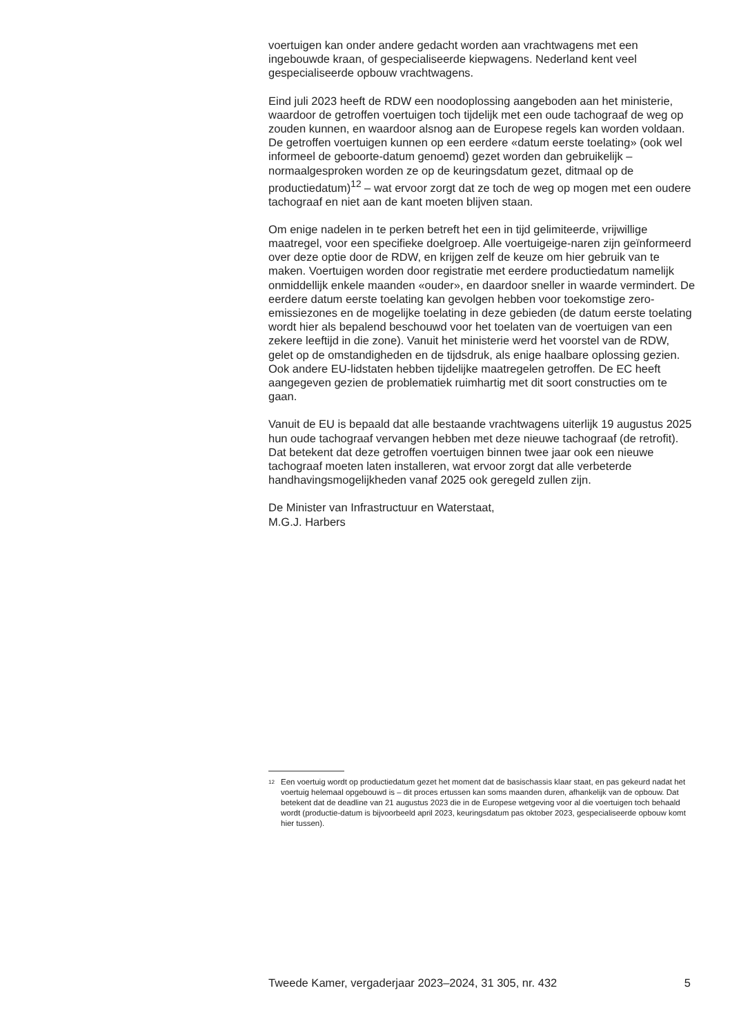voertuigen kan onder andere gedacht worden aan vrachtwagens met een ingebouwde kraan, of gespecialiseerde kiepwagens. Nederland kent veel gespecialiseerde opbouw vrachtwagens.
Eind juli 2023 heeft de RDW een noodoplossing aangeboden aan het ministerie, waardoor de getroffen voertuigen toch tijdelijk met een oude tachograaf de weg op zouden kunnen, en waardoor alsnog aan de Europese regels kan worden voldaan. De getroffen voertuigen kunnen op een eerdere «datum eerste toelating» (ook wel informeel de geboorte-datum genoemd) gezet worden dan gebruikelijk – normaalgesproken worden ze op de keuringsdatum gezet, ditmaal op de productiedatum)<sup>12</sup> – wat ervoor zorgt dat ze toch de weg op mogen met een oudere tachograaf en niet aan de kant moeten blijven staan.
Om enige nadelen in te perken betreft het een in tijd gelimiteerde, vrijwillige maatregel, voor een specifieke doelgroep. Alle voertuigeige-naren zijn geïnformeerd over deze optie door de RDW, en krijgen zelf de keuze om hier gebruik van te maken. Voertuigen worden door registratie met eerdere productiedatum namelijk onmiddellijk enkele maanden «ouder», en daardoor sneller in waarde vermindert. De eerdere datum eerste toelating kan gevolgen hebben voor toekomstige zero-emissiezones en de mogelijke toelating in deze gebieden (de datum eerste toelating wordt hier als bepalend beschouwd voor het toelaten van de voertuigen van een zekere leeftijd in die zone). Vanuit het ministerie werd het voorstel van de RDW, gelet op de omstandigheden en de tijdsdruk, als enige haalbare oplossing gezien. Ook andere EU-lidstaten hebben tijdelijke maatregelen getroffen. De EC heeft aangegeven gezien de problematiek ruimhartig met dit soort constructies om te gaan.
Vanuit de EU is bepaald dat alle bestaande vrachtwagens uiterlijk 19 augustus 2025 hun oude tachograaf vervangen hebben met deze nieuwe tachograaf (de retrofit). Dat betekent dat deze getroffen voertuigen binnen twee jaar ook een nieuwe tachograaf moeten laten installeren, wat ervoor zorgt dat alle verbeterde handhavingsmogelijkheden vanaf 2025 ook geregeld zullen zijn.
De Minister van Infrastructuur en Waterstaat,
M.G.J. Harbers
<sup>12</sup> Een voertuig wordt op productiedatum gezet het moment dat de basischassis klaar staat, en pas gekeurd nadat het voertuig helemaal opgebouwd is – dit proces ertussen kan soms maanden duren, afhankelijk van de opbouw. Dat betekent dat de deadline van 21 augustus 2023 die in de Europese wetgeving voor al die voertuigen toch behaald wordt (productie-datum is bijvoorbeeld april 2023, keuringsdatum pas oktober 2023, gespecialiseerde opbouw komt hier tussen).
Tweede Kamer, vergaderjaar 2023–2024, 31 305, nr. 432 5